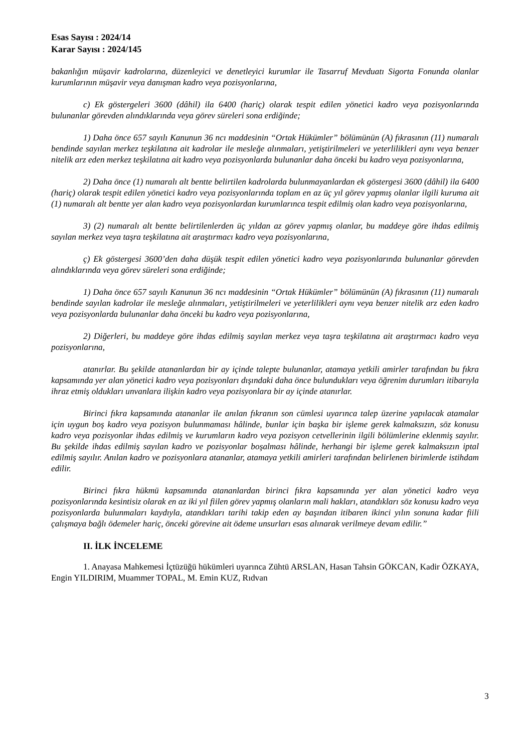Esas Sayısı : 2024/14
Karar Sayısı : 2024/145
bakanlığın müşavir kadrolarına, düzenleyici ve denetleyici kurumlar ile Tasarruf Mevduatı Sigorta Fonunda olanlar kurumlarının müşavir veya danışman kadro veya pozisyonlarına,
c) Ek göstergeleri 3600 (dâhil) ila 6400 (hariç) olarak tespit edilen yönetici kadro veya pozisyonlarında bulunanlar görevden alındıklarında veya görev süreleri sona erdiğinde;
1) Daha önce 657 sayılı Kanunun 36 ncı maddesinin “Ortak Hükümler” bölümünün (A) fıkrasının (11) numaralı bendinde sayılan merkez teşkilatına ait kadrolar ile mesleğe alınmaları, yetiştirilmeleri ve yeterlilikleri aynı veya benzer nitelik arz eden merkez teşkilatına ait kadro veya pozisyonlarda bulunanlar daha önceki bu kadro veya pozisyonlarına,
2) Daha önce (1) numaralı alt bentte belirtilen kadrolarda bulunmayanlardan ek göstergesi 3600 (dâhil) ila 6400 (hariç) olarak tespit edilen yönetici kadro veya pozisyonlarında toplam en az üç yıl görev yapmış olanlar ilgili kuruma ait (1) numaralı alt bentte yer alan kadro veya pozisyonlardan kurumlarınca tespit edilmiş olan kadro veya pozisyonlarına,
3) (2) numaralı alt bentte belirtilenlerden üç yıldan az görev yapmış olanlar, bu maddeye göre ihdas edilmiş sayılan merkez veya taşra teşkilatına ait araştırmacı kadro veya pozisyonlarına,
ç) Ek göstergesi 3600’den daha düşük tespit edilen yönetici kadro veya pozisyonlarında bulunanlar görevden alındıklarında veya görev süreleri sona erdiğinde;
1) Daha önce 657 sayılı Kanunun 36 ncı maddesinin “Ortak Hükümler” bölümünün (A) fıkrasının (11) numaralı bendinde sayılan kadrolar ile mesleğe alınmaları, yetiştirilmeleri ve yeterlilikleri aynı veya benzer nitelik arz eden kadro veya pozisyonlarda bulunanlar daha önceki bu kadro veya pozisyonlarına,
2) Diğerleri, bu maddeye göre ihdas edilmiş sayılan merkez veya taşra teşkilatına ait araştırmacı kadro veya pozisyonlarına,
atanırlar. Bu şekilde atananlardan bir ay içinde talepte bulunanlar, atamaya yetkili amirler tarafından bu fıkra kapsamında yer alan yönetici kadro veya pozisyonları dışındaki daha önce bulundukları veya öğrenim durumları itibarıyla ihraz etmiş oldukları unvanlara ilişkin kadro veya pozisyonlara bir ay içinde atanırlar.
Birinci fıkra kapsamında atananlar ile anılan fıkranın son cümlesi uyarınca talep üzerine yapılacak atamalar için uygun boş kadro veya pozisyon bulunmaması hâlinde, bunlar için başka bir işleme gerek kalmaksızın, söz konusu kadro veya pozisyonlar ihdas edilmiş ve kurumların kadro veya pozisyon cetvellerinin ilgili bölümlerine eklenmiş sayılır. Bu şekilde ihdas edilmiş sayılan kadro ve pozisyonlar boşalması hâlinde, herhangi bir işleme gerek kalmaksızın iptal edilmiş sayılır. Anılan kadro ve pozisyonlara atananlar, atamaya yetkili amirleri tarafından belirlenen birimlerde istihdam edilir.
Birinci fıkra hükmü kapsamında atananlardan birinci fıkra kapsamında yer alan yönetici kadro veya pozisyonlarında kesintisiz olarak en az iki yıl fiilen görev yapmış olanların mali hakları, atandıkları söz konusu kadro veya pozisyonlarda bulunmaları kaydıyla, atandıkları tarihi takip eden ay başından itibaren ikinci yılın sonuna kadar fiili çalışmaya bağlı ödemeler hariç, önceki görevine ait ödeme unsurları esas alınarak verilmeye devam edilir.”
II. İLK İNCELEME
1. Anayasa Mahkemesi İçtüzüğü hükümleri uyarınca Zühtü ARSLAN, Hasan Tahsin GÖKCAN, Kadir ÖZKAYA, Engin YILDIRIM, Muammer TOPAL, M. Emin KUZ, Rıdvan
3